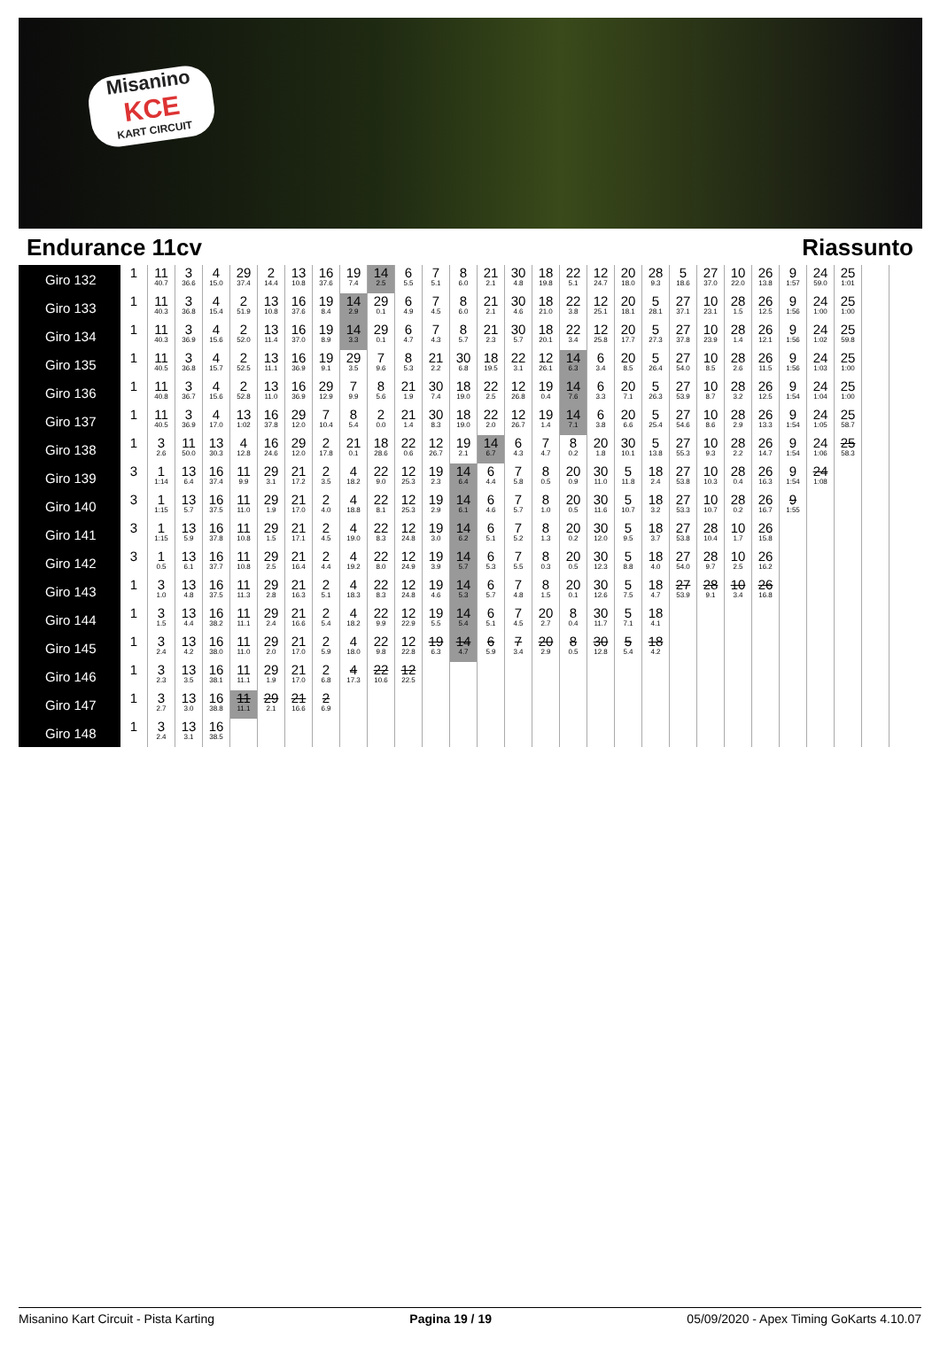Misanino
KCE
KART CIRCUIT
Endurance 11cv Riassunto
| Giro 132 | 1 | 11 40.7 | 3 36.6 | 4 15.0 | 29 37.4 | 2 14.4 | 13 10.8 | 16 37.6 | 19 7.4 | 14 2.5 | 6 5.5 | 7 5.1 | 8 6.0 | 21 2.1 | 30 4.8 | 18 19.8 | 22 5.1 | 12 24.7 | 20 18.0 | 28 9.3 | 5 18.6 | 27 37.0 | 10 22.0 | 26 13.8 | 9 1:57 | 24 59.0 | 25 1:01 | |
| Giro 133 | 1 | 11 40.3 | 3 36.8 | 4 15.4 | 2 51.9 | 13 10.8 | 16 37.6 | 19 8.4 | 14 2.9 | 29 0.1 | 6 4.9 | 7 4.5 | 8 6.0 | 21 2.1 | 30 4.6 | 18 21.0 | 22 3.8 | 12 25.1 | 20 18.1 | 5 28.1 | 27 37.1 | 10 23.1 | 28 1.5 | 26 12.5 | 9 1:56 | 24 1:00 | 25 1:00 | |
| Giro 134 | 1 | 11 40.3 | 3 36.9 | 4 15.6 | 2 52.0 | 13 11.4 | 16 37.0 | 19 8.9 | 14 3.3 | 29 0.1 | 6 4.7 | 7 4.3 | 8 5.7 | 21 2.3 | 30 5.7 | 18 20.1 | 22 3.4 | 12 25.8 | 20 17.7 | 5 27.3 | 27 37.8 | 10 23.9 | 28 1.4 | 26 12.1 | 9 1:56 | 24 1:02 | 25 59.8 | |
| Giro 135 | 1 | 11 40.5 | 3 36.8 | 4 15.7 | 2 52.5 | 13 11.1 | 16 36.9 | 19 9.1 | 29 3.5 | 7 9.6 | 8 5.3 | 21 2.2 | 30 6.8 | 18 19.5 | 22 3.1 | 12 26.1 | 14 6.3 | 6 3.4 | 20 8.5 | 5 26.4 | 27 54.0 | 10 8.5 | 28 2.6 | 26 11.5 | 9 1:56 | 24 1:03 | 25 1:00 | |
| Giro 136 | 1 | 11 40.8 | 3 36.7 | 4 15.6 | 2 52.8 | 13 11.0 | 16 36.9 | 29 12.9 | 7 9.9 | 8 5.6 | 21 1.9 | 30 7.4 | 18 19.0 | 22 2.5 | 12 26.8 | 19 0.4 | 14 7.6 | 6 3.3 | 20 7.1 | 5 26.3 | 27 53.9 | 10 8.7 | 28 3.2 | 26 12.5 | 9 1:54 | 24 1:04 | 25 1:00 | |
| Giro 137 | 1 | 11 40.5 | 3 36.9 | 4 17.0 | 13 1:02 | 16 37.8 | 29 12.0 | 7 10.4 | 8 5.4 | 2 0.0 | 21 1.4 | 30 8.3 | 18 19.0 | 22 2.0 | 12 26.7 | 19 1.4 | 14 7.1 | 6 3.8 | 20 6.6 | 5 25.4 | 27 54.6 | 10 8.6 | 28 2.9 | 26 13.3 | 9 1:54 | 24 1:05 | 25 58.7 | |
| Giro 138 | 1 | 3 2.6 | 11 50.0 | 13 30.3 | 4 12.8 | 16 24.6 | 29 12.0 | 2 17.8 | 21 0.1 | 18 28.6 | 22 0.6 | 12 26.7 | 19 2.1 | 14 6.7 | 6 4.3 | 7 4.7 | 8 0.2 | 20 1.8 | 30 10.1 | 5 13.8 | 27 55.3 | 10 9.3 | 28 2.2 | 26 14.7 | 9 1:54 | 24 1:06 | 25 58.3 | |
| Giro 139 | 3 | 1 1:14 | 13 6.4 | 16 37.4 | 11 9.9 | 29 3.1 | 21 17.2 | 2 3.5 | 4 18.2 | 22 9.0 | 12 25.3 | 19 2.3 | 14 6.4 | 6 4.4 | 7 5.8 | 8 0.5 | 20 0.9 | 30 11.0 | 5 11.8 | 18 2.4 | 27 53.8 | 10 10.3 | 28 0.4 | 26 16.3 | 9 1:54 | 24 1:08 | | |
| Giro 140 | 3 | 1 1:15 | 13 5.7 | 16 37.5 | 11 11.0 | 29 1.9 | 21 17.0 | 2 4.0 | 4 18.8 | 22 8.1 | 12 25.3 | 19 2.9 | 14 6.1 | 6 4.6 | 7 5.7 | 8 1.0 | 20 0.5 | 30 11.6 | 5 10.7 | 18 3.2 | 27 53.3 | 10 10.7 | 28 0.2 | 26 16.7 | 9 1:55 | | | |
| Giro 141 | 3 | 1 1:15 | 13 5.9 | 16 37.8 | 11 10.8 | 29 1.5 | 21 17.1 | 2 4.5 | 4 19.0 | 22 8.3 | 12 24.8 | 19 3.0 | 14 6.2 | 6 5.1 | 7 5.2 | 8 1.3 | 20 0.2 | 30 12.0 | 5 9.5 | 18 3.7 | 27 53.8 | 28 10.4 | 10 1.7 | 26 15.8 | | | | |
| Giro 142 | 3 | 1 0.5 | 13 6.1 | 16 37.7 | 11 10.8 | 29 2.5 | 21 16.4 | 2 4.4 | 4 19.2 | 22 8.0 | 12 24.9 | 19 3.9 | 14 5.7 | 6 5.3 | 7 5.5 | 8 0.3 | 20 0.5 | 30 12.3 | 5 8.8 | 18 4.0 | 27 54.0 | 28 9.7 | 10 2.5 | 26 16.2 | | | | |
| Giro 143 | 1 | 3 1.0 | 13 4.8 | 16 37.5 | 11 11.3 | 29 2.8 | 21 16.3 | 2 5.1 | 4 18.3 | 22 8.3 | 12 24.8 | 19 4.6 | 14 5.3 | 6 5.7 | 7 4.8 | 8 1.5 | 20 0.1 | 30 12.6 | 5 7.5 | 18 4.7 | 27 53.9 | 28 9.1 | 10 3.4 | 26 16.8 | | | | |
| Giro 144 | 1 | 3 1.5 | 13 4.4 | 16 38.2 | 11 11.1 | 29 2.4 | 21 16.6 | 2 5.4 | 4 18.2 | 22 9.9 | 12 22.9 | 19 5.5 | 14 5.4 | 6 5.1 | 7 4.5 | 20 2.7 | 8 0.4 | 30 11.7 | 5 7.1 | 18 4.1 | | | | | | | | |
| Giro 145 | 1 | 3 2.4 | 13 4.2 | 16 38.0 | 11 11.0 | 29 2.0 | 21 17.0 | 2 5.9 | 4 18.0 | 22 9.8 | 12 22.8 | 19 6.3 | 14 4.7 | 6 5.9 | 7 3.4 | 20 2.9 | 8 0.5 | 30 12.8 | 5 5.4 | 18 4.2 | | | | | | | | |
| Giro 146 | 1 | 3 2.3 | 13 3.5 | 16 38.1 | 11 11.1 | 29 1.9 | 21 17.0 | 2 6.8 | 4 17.3 | 22 10.6 | 12 22.5 | | | | | | | | | | | | | | | | | |
| Giro 147 | 1 | 3 2.7 | 13 3.0 | 16 38.8 | 11 11.1 | 29 2.1 | 21 16.6 | 2 6.9 | | | | | | | | | | | | | | | | | | | | |
| Giro 148 | 1 | 3 2.4 | 13 3.1 | 16 38.5 | | | | | | | | | | | | | | | | | | | | | | | | |
Misanino Kart Circuit - Pista Karting Pagina 19 / 19 05/09/2020 - Apex Timing GoKarts 4.10.07